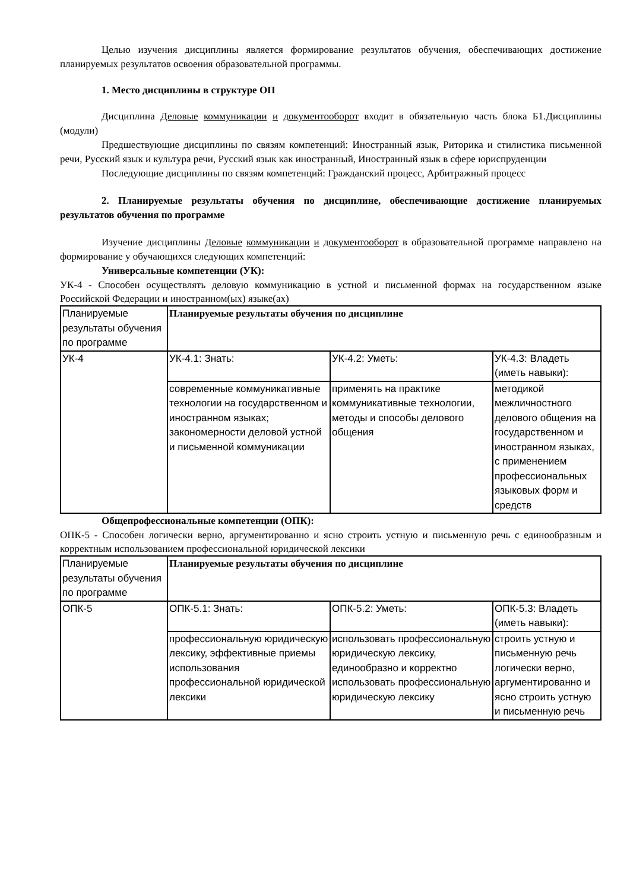Целью изучения дисциплины является формирование результатов обучения, обеспечивающих достижение планируемых результатов освоения образовательной программы.
1. Место дисциплины в структуре ОП
Дисциплина Деловые коммуникации и документооборот входит в обязательную часть блока Б1.Дисциплины (модули)
Предшествующие дисциплины по связям компетенций: Иностранный язык, Риторика и стилистика письменной речи, Русский язык и культура речи, Русский язык как иностранный, Иностранный язык в сфере юриспруденции
Последующие дисциплины по связям компетенций: Гражданский процесс, Арбитражный процесс
2. Планируемые результаты обучения по дисциплине, обеспечивающие достижение планируемых результатов обучения по программе
Изучение дисциплины Деловые коммуникации и документооборот в образовательной программе направлено на формирование у обучающихся следующих компетенций:
Универсальные компетенции (УК):
УК-4 - Способен осуществлять деловую коммуникацию в устной и письменной формах на государственном языке Российской Федерации и иностранном(ых) языке(ах)
| Планируемые результаты обучения по программе | Планируемые результаты обучения по дисциплине | | |
| УК-4 | УК-4.1: Знать: | УК-4.2: Уметь: | УК-4.3: Владеть (иметь навыки): |
| | современные коммуникативные технологии на государственном и иностранном языках; закономерности деловой устной и письменной коммуникации | применять на практике коммуникативные технологии, методы и способы делового общения | методикой межличностного делового общения на государственном и иностранном языках, с применением профессиональных языковых форм и средств |
Общепрофессиональные компетенции (ОПК):
ОПК-5 - Способен логически верно, аргументированно и ясно строить устную и письменную речь с единообразным и корректным использованием профессиональной юридической лексики
| Планируемые результаты обучения по программе | Планируемые результаты обучения по дисциплине | | |
| ОПК-5 | ОПК-5.1: Знать: | ОПК-5.2: Уметь: | ОПК-5.3: Владеть (иметь навыки): |
| | профессиональную юридическую лексику, эффективные приемы использования профессиональной юридической лексики | использовать профессиональную юридическую лексику, единообразно и корректно использовать профессиональную юридическую лексику | строить устную и письменную речь логически верно, аргументированно и ясно строить устную и письменную речь |